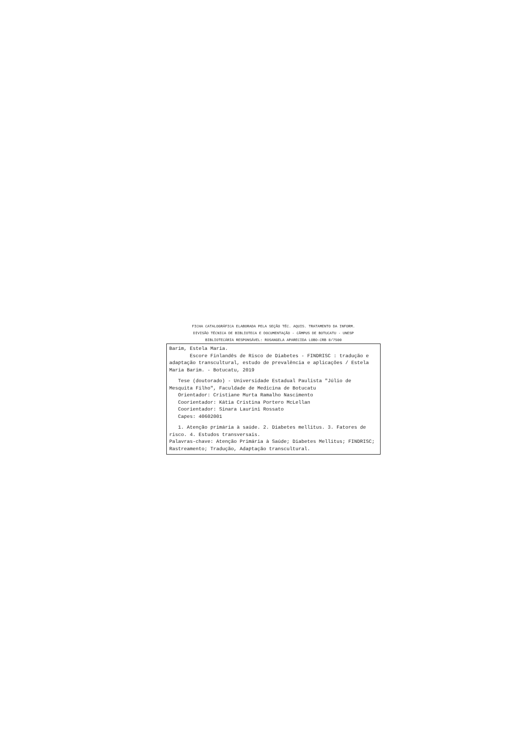FICHA CATALOGRÁFICA ELABORADA PELA SEÇÃO TÉC. AQUIS. TRATAMENTO DA INFORM.
DIVISÃO TÉCNICA DE BIBLIOTECA E DOCUMENTAÇÃO - CÂMPUS DE BOTUCATU - UNESP
BIBLIOTECÁRIA RESPONSÁVEL: ROSANGELA APARECIDA LOBO-CRB 8/7500
Barim, Estela Maria.
Escore Finlandês de Risco de Diabetes - FINDRISC : tradução e adaptação transcultural, estudo de prevalência e aplicações / Estela Maria Barim. - Botucatu, 2019
Tese (doutorado) - Universidade Estadual Paulista "Júlio de Mesquita Filho", Faculdade de Medicina de Botucatu
Orientador: Cristiane Murta Ramalho Nascimento
Coorientador: Kátia Cristina Portero McLellan
Coorientador: Sinara Laurini Rossato
Capes: 40602001
1. Atenção primária à saúde. 2. Diabetes mellitus. 3. Fatores de risco. 4. Estudos transversais.
Palavras-chave: Atenção Primária à Saúde; Diabetes Mellitus; FINDRISC; Rastreamento; Tradução, Adaptação transcultural.